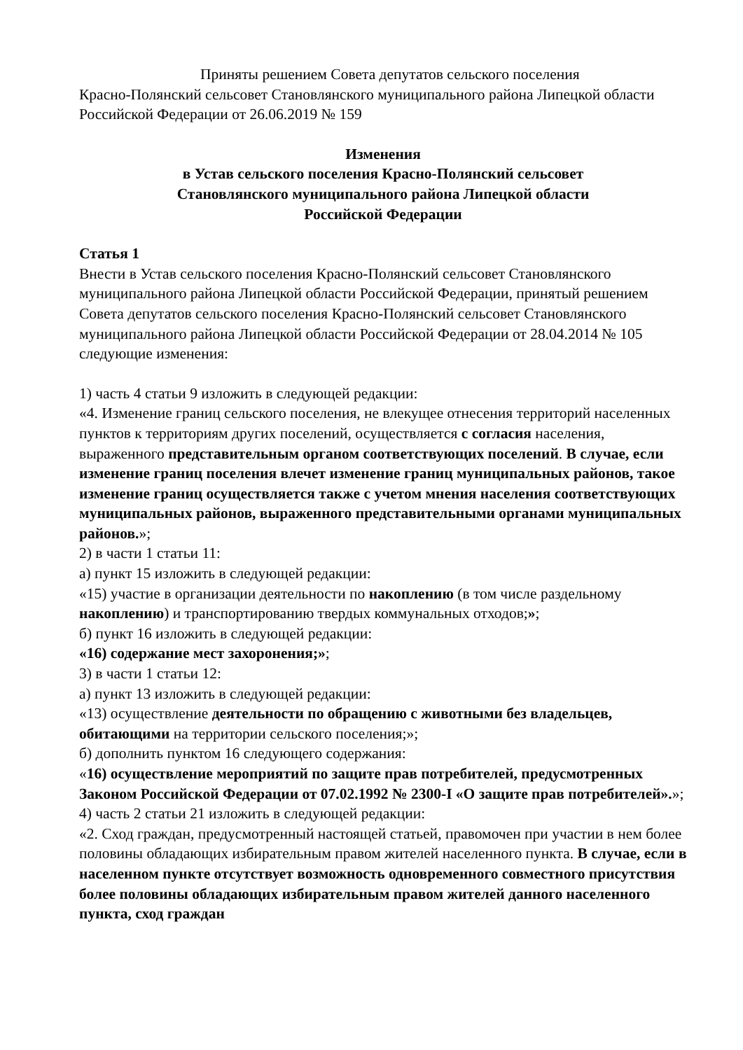Приняты решением Совета депутатов сельского поселения
Красно-Полянский сельсовет Становлянского муниципального района Липецкой области Российской Федерации от 26.06.2019 № 159
Изменения
в Устав сельского поселения Красно-Полянский сельсовет
Становлянского муниципального района Липецкой области
Российской Федерации
Статья 1
Внести в Устав сельского поселения Красно-Полянский сельсовет Становлянского муниципального района Липецкой области Российской Федерации, принятый решением Совета депутатов сельского поселения Красно-Полянский сельсовет Становлянского муниципального района Липецкой области Российской Федерации от 28.04.2014 № 105 следующие изменения:
1) часть 4 статьи 9 изложить в следующей редакции:
«4. Изменение границ сельского поселения, не влекущее отнесения территорий населенных пунктов к территориям других поселений, осуществляется с согласия населения, выраженного представительным органом соответствующих поселений. В случае, если изменение границ поселения влечет изменение границ муниципальных районов, такое изменение границ осуществляется также с учетом мнения населения соответствующих муниципальных районов, выраженного представительными органами муниципальных районов.»;
2) в части 1 статьи 11:
а) пункт 15 изложить в следующей редакции:
«15) участие в организации деятельности по накоплению (в том числе раздельному накоплению) и транспортированию твердых коммунальных отходов;»;
б) пункт 16 изложить в следующей редакции:
«16) содержание мест захоронения;»;
3) в части 1 статьи 12:
а) пункт 13 изложить в следующей редакции:
«13) осуществление деятельности по обращению с животными без владельцев, обитающими на территории сельского поселения;»;
б) дополнить пунктом 16 следующего содержания:
«16) осуществление мероприятий по защите прав потребителей, предусмотренных Законом Российской Федерации от 07.02.1992 № 2300-I «О защите прав потребителей».»;
4) часть 2 статьи 21 изложить в следующей редакции:
«2. Сход граждан, предусмотренный настоящей статьей, правомочен при участии в нем более половины обладающих избирательным правом жителей населенного пункта. В случае, если в населенном пункте отсутствует возможность одновременного совместного присутствия более половины обладающих избирательным правом жителей данного населенного пункта, сход граждан